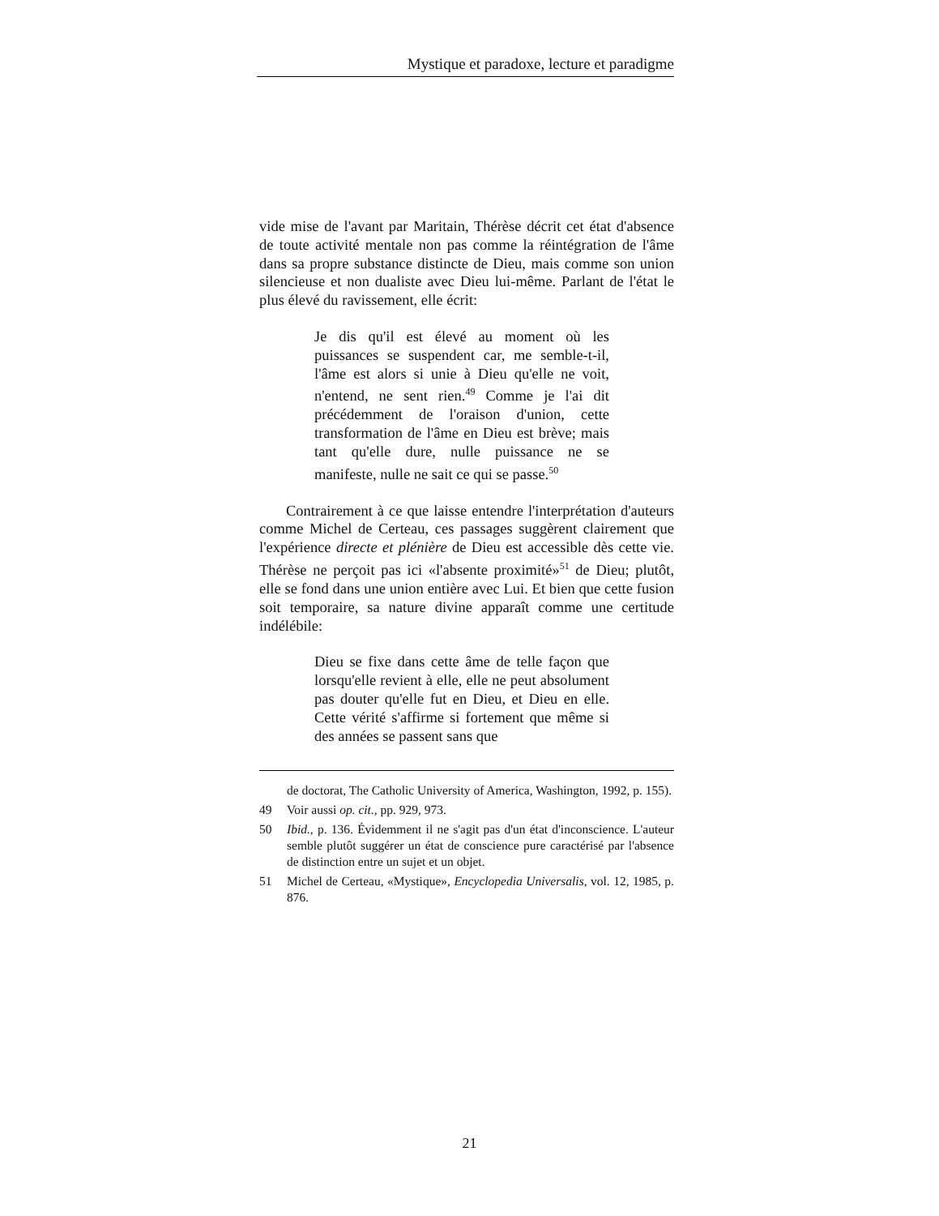Mystique et paradoxe, lecture et paradigme
vide mise de l'avant par Maritain, Thérèse décrit cet état d'absence de toute activité mentale non pas comme la réintégration de l'âme dans sa propre substance distincte de Dieu, mais comme son union silencieuse et non dualiste avec Dieu lui-même. Parlant de l'état le plus élevé du ravissement, elle écrit:
Je dis qu'il est élevé au moment où les puissances se suspendent car, me semble-t-il, l'âme est alors si unie à Dieu qu'elle ne voit, n'entend, ne sent rien.<sup>49</sup> Comme je l'ai dit précédemment de l'oraison d'union, cette transformation de l'âme en Dieu est brève; mais tant qu'elle dure, nulle puissance ne se manifeste, nulle ne sait ce qui se passe.<sup>50</sup>
Contrairement à ce que laisse entendre l'interprétation d'auteurs comme Michel de Certeau, ces passages suggèrent clairement que l'expérience directe et plénière de Dieu est accessible dès cette vie. Thérèse ne perçoit pas ici «l'absente proximité»<sup>51</sup> de Dieu; plutôt, elle se fond dans une union entière avec Lui. Et bien que cette fusion soit temporaire, sa nature divine apparaît comme une certitude indélébile:
Dieu se fixe dans cette âme de telle façon que lorsqu'elle revient à elle, elle ne peut absolument pas douter qu'elle fut en Dieu, et Dieu en elle. Cette vérité s'affirme si fortement que même si des années se passent sans que
de doctorat, The Catholic University of America, Washington, 1992, p. 155).
49 Voir aussi op. cit., pp. 929, 973.
50 Ibid., p. 136. Évidemment il ne s'agit pas d'un état d'inconscience. L'auteur semble plutôt suggérer un état de conscience pure caractérisé par l'absence de distinction entre un sujet et un objet.
51 Michel de Certeau, «Mystique», Encyclopedia Universalis, vol. 12, 1985, p. 876.
21